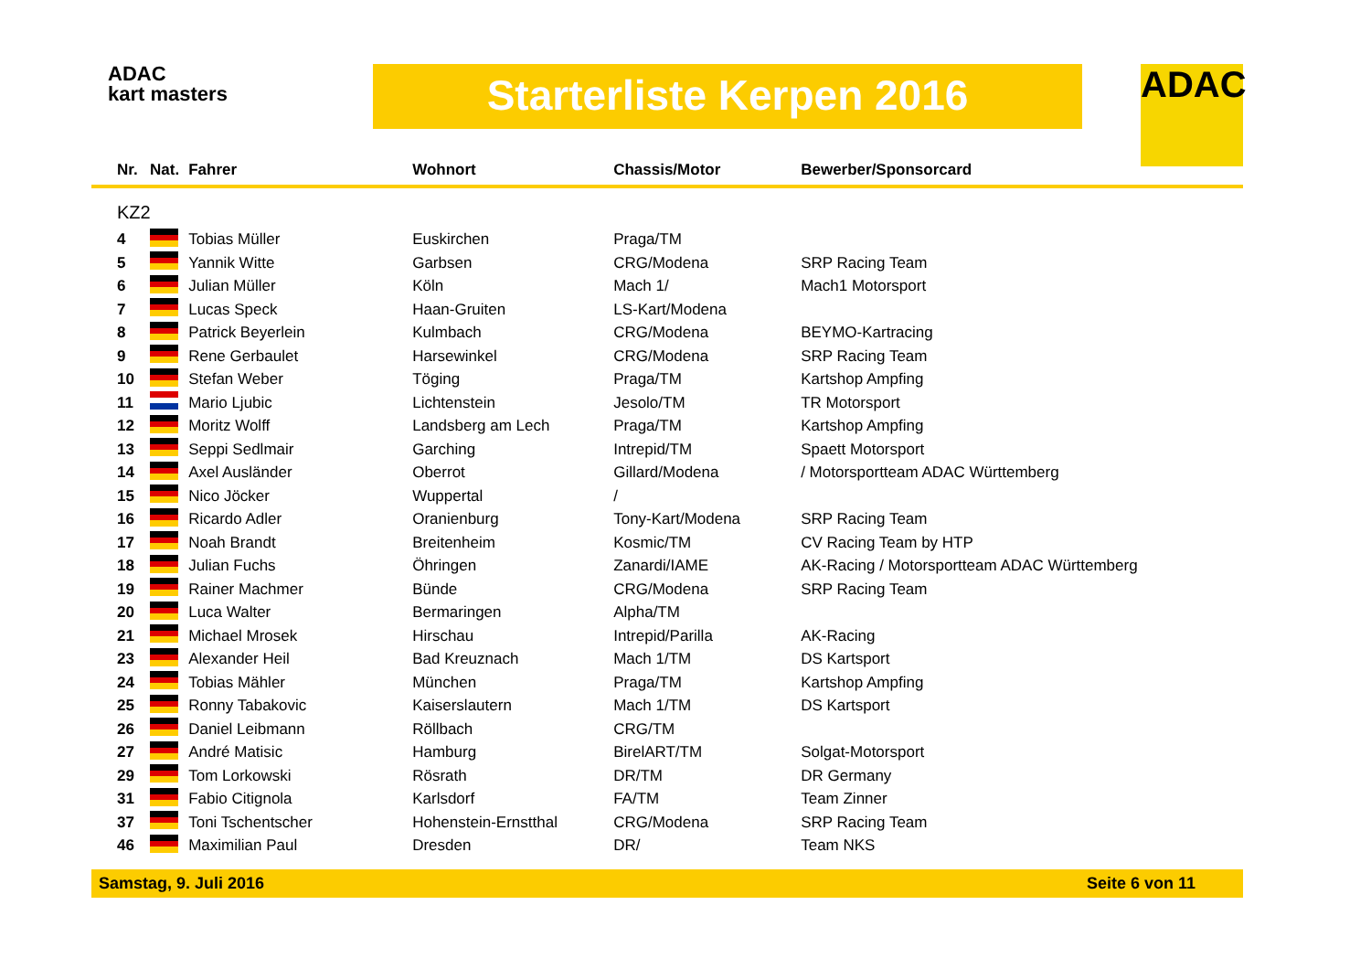ADAC
kart masters
Starterliste Kerpen 2016 ADAC
| Nr. | Nat. | Fahrer | Wohnort | Chassis/Motor | Bewerber/Sponsorcard |
| --- | --- | --- | --- | --- | --- |
| KZ2 | | | | | |
| 4 | | Tobias Müller | Euskirchen | Praga/TM | |
| 5 | | Yannik Witte | Garbsen | CRG/Modena | SRP Racing Team |
| 6 | | Julian Müller | Köln | Mach 1/ | Mach1 Motorsport |
| 7 | | Lucas Speck | Haan-Gruiten | LS-Kart/Modena | |
| 8 | | Patrick Beyerlein | Kulmbach | CRG/Modena | BEYMO-Kartracing |
| 9 | | Rene Gerbaulet | Harsewinkel | CRG/Modena | SRP Racing Team |
| 10 | | Stefan Weber | Töging | Praga/TM | Kartshop Ampfing |
| 11 | | Mario Ljubic | Lichtenstein | Jesolo/TM | TR Motorsport |
| 12 | | Moritz Wolff | Landsberg am Lech | Praga/TM | Kartshop Ampfing |
| 13 | | Seppi Sedlmair | Garching | Intrepid/TM | Spaett Motorsport |
| 14 | | Axel Ausländer | Oberrot | Gillard/Modena | / Motorsportteam ADAC Württemberg |
| 15 | | Nico Jöcker | Wuppertal | / | |
| 16 | | Ricardo Adler | Oranienburg | Tony-Kart/Modena | SRP Racing Team |
| 17 | | Noah Brandt | Breitenheim | Kosmic/TM | CV Racing Team by HTP |
| 18 | | Julian Fuchs | Öhringen | Zanardi/IAME | AK-Racing / Motorsportteam ADAC Württemberg |
| 19 | | Rainer Machmer | Bünde | CRG/Modena | SRP Racing Team |
| 20 | | Luca Walter | Bermaringen | Alpha/TM | |
| 21 | | Michael Mrosek | Hirschau | Intrepid/Parilla | AK-Racing |
| 23 | | Alexander Heil | Bad Kreuznach | Mach 1/TM | DS Kartsport |
| 24 | | Tobias Mähler | München | Praga/TM | Kartshop Ampfing |
| 25 | | Ronny Tabakovic | Kaiserslautern | Mach 1/TM | DS Kartsport |
| 26 | | Daniel Leibmann | Röllbach | CRG/TM | |
| 27 | | André Matisic | Hamburg | BirelART/TM | Solgat-Motorsport |
| 29 | | Tom Lorkowski | Rösrath | DR/TM | DR Germany |
| 31 | | Fabio Citignola | Karlsdorf | FA/TM | Team Zinner |
| 37 | | Toni Tschentscher | Hohenstein-Ernstthal | CRG/Modena | SRP Racing Team |
| 46 | | Maximilian Paul | Dresden | DR/ | Team NKS |
Samstag, 9. Juli 2016 Seite 6 von 11